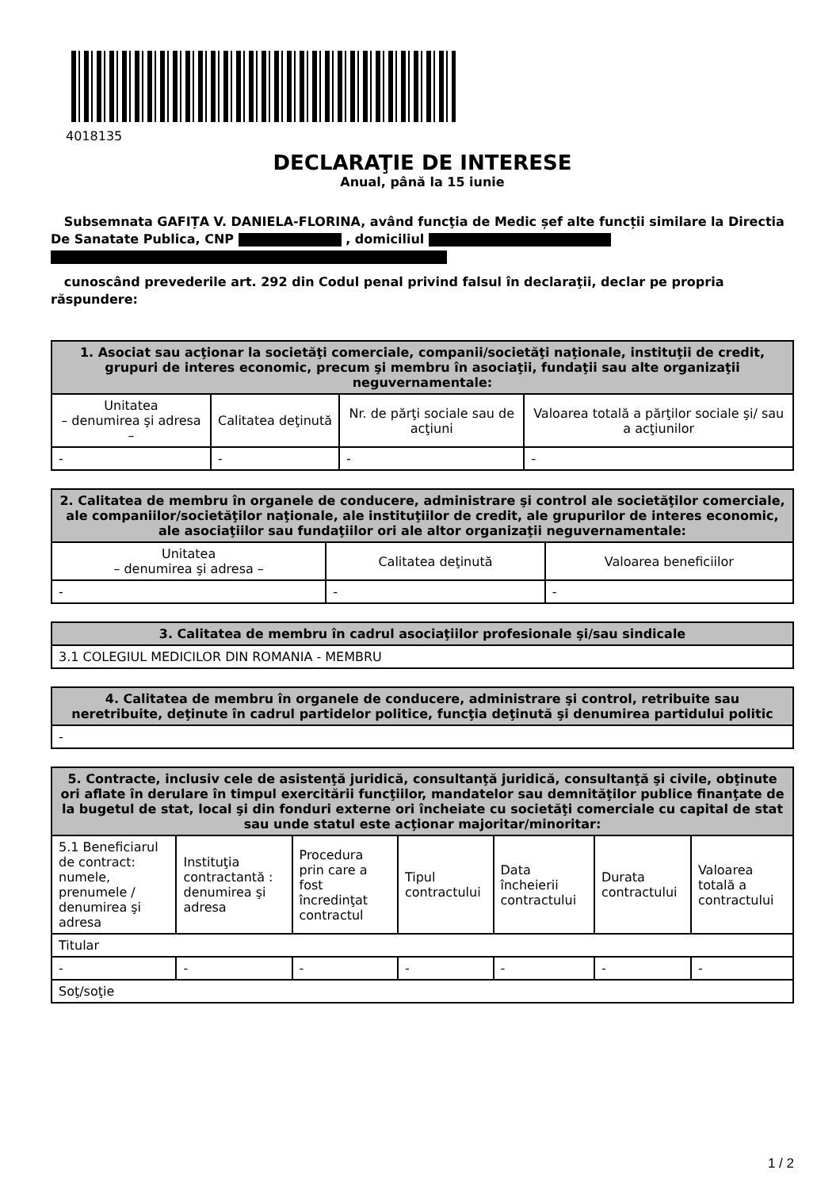4018135
DECLARAŢIE DE INTERESE
Anual, până la 15 iunie
Subsemnata GAFIȚA V. DANIELA-FLORINA, având funcţia de Medic șef alte funcții similare la Directia De Sanatate Publica, CNP , domiciliul
cunoscând prevederile art. 292 din Codul penal privind falsul în declaraţii, declar pe propria răspundere:
| 1. Asociat sau acţionar la societăţi comerciale, companii/societăţi naţionale, instituţii de credit, grupuri de interes economic, precum şi membru în asociaţii, fundaţii sau alte organizaţii neguvernamentale: | | | |
| --- | --- | --- | --- |
| Unitatea – denumirea şi adresa – | Calitatea deţinută | Nr. de părţi sociale sau de acţiuni | Valoarea totală a părţilor sociale şi/ sau a acţiunilor |
| - | - | - | - |
| 2. Calitatea de membru în organele de conducere, administrare şi control ale societăţilor comerciale, ale companiilor/societăţilor naţionale, ale instituţiilor de credit, ale grupurilor de interes economic, ale asociaţiilor sau fundaţiilor ori ale altor organizaţii neguvernamentale: | | |
| --- | --- | --- |
| Unitatea – denumirea şi adresa – | Calitatea deţinută | Valoarea beneficiilor |
| - | - | - |
| 3. Calitatea de membru în cadrul asociaţiilor profesionale şi/sau sindicale |
| --- |
| 3.1 COLEGIUL MEDICILOR DIN ROMANIA - MEMBRU |
| 4. Calitatea de membru în organele de conducere, administrare şi control, retribuite sau neretribuite, deţinute în cadrul partidelor politice, funcţia deţinută şi denumirea partidului politic |
| --- |
| - |
| 5. Contracte, inclusiv cele de asistenţă juridică, consultanţă juridică, consultanţă şi civile, obţinute ori aflate în derulare în timpul exercitării funcţiilor, mandatelor sau demnităţilor publice finanţate de la bugetul de stat, local şi din fonduri externe ori încheiate cu societăţi comerciale cu capital de stat sau unde statul este acţionar majoritar/minoritar: | | | | | | |
| --- | --- | --- | --- | --- | --- | --- |
| 5.1 Beneficiarul de contract: numele, prenumele / denumirea şi adresa | Instituţia contractantă : denumirea şi adresa | Procedura prin care a fost încredinţat contractul | Tipul contractului | Data încheierii contractului | Durata contractului | Valoarea totală a contractului |
| Titular | | | | | | |
| - | - | - | - | - | - | - |
| Soţ/soţie | | | | | | |
1 / 2